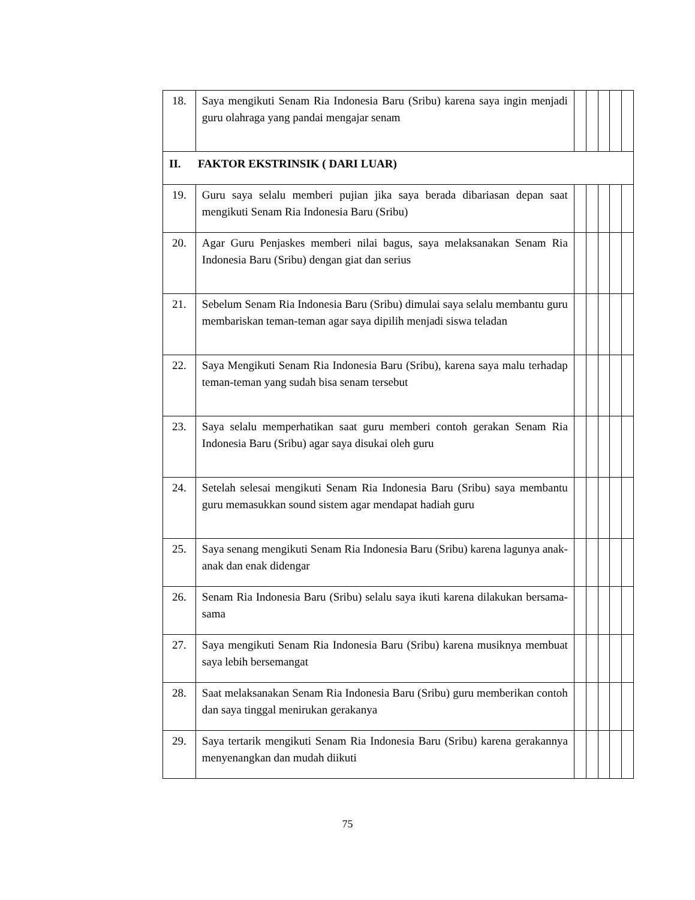| 18. | Saya mengikuti Senam Ria Indonesia Baru (Sribu) karena saya ingin menjadi guru olahraga yang pandai mengajar senam | | | | | |
| II. FAKTOR EKSTRINSIK ( DARI LUAR) | | | | | | |
| 19. | Guru saya selalu memberi pujian jika saya berada dibariasan depan saat mengikuti Senam Ria Indonesia Baru (Sribu) | | | | | |
| 20. | Agar Guru Penjaskes memberi nilai bagus, saya melaksanakan Senam Ria Indonesia Baru (Sribu) dengan giat dan serius | | | | | |
| 21. | Sebelum Senam Ria Indonesia Baru (Sribu) dimulai saya selalu membantu guru membariskan teman-teman agar saya dipilih menjadi siswa teladan | | | | | |
| 22. | Saya Mengikuti Senam Ria Indonesia Baru (Sribu), karena saya malu terhadap teman-teman yang sudah bisa senam tersebut | | | | | |
| 23. | Saya selalu memperhatikan saat guru memberi contoh gerakan Senam Ria Indonesia Baru (Sribu) agar saya disukai oleh guru | | | | | |
| 24. | Setelah selesai mengikuti Senam Ria Indonesia Baru (Sribu) saya membantu guru memasukkan sound sistem agar mendapat hadiah guru | | | | | |
| 25. | Saya senang mengikuti Senam Ria Indonesia Baru (Sribu) karena lagunya anak-anak dan enak didengar | | | | | |
| 26. | Senam Ria Indonesia Baru (Sribu) selalu saya ikuti karena dilakukan bersama-sama | | | | | |
| 27. | Saya mengikuti Senam Ria Indonesia Baru (Sribu) karena musiknya membuat saya lebih bersemangat | | | | | |
| 28. | Saat melaksanakan Senam Ria Indonesia Baru (Sribu) guru memberikan contoh dan saya tinggal menirukan gerakanya | | | | | |
| 29. | Saya tertarik mengikuti Senam Ria Indonesia Baru (Sribu) karena gerakannya menyenangkan dan mudah diikuti | | | | | |
75